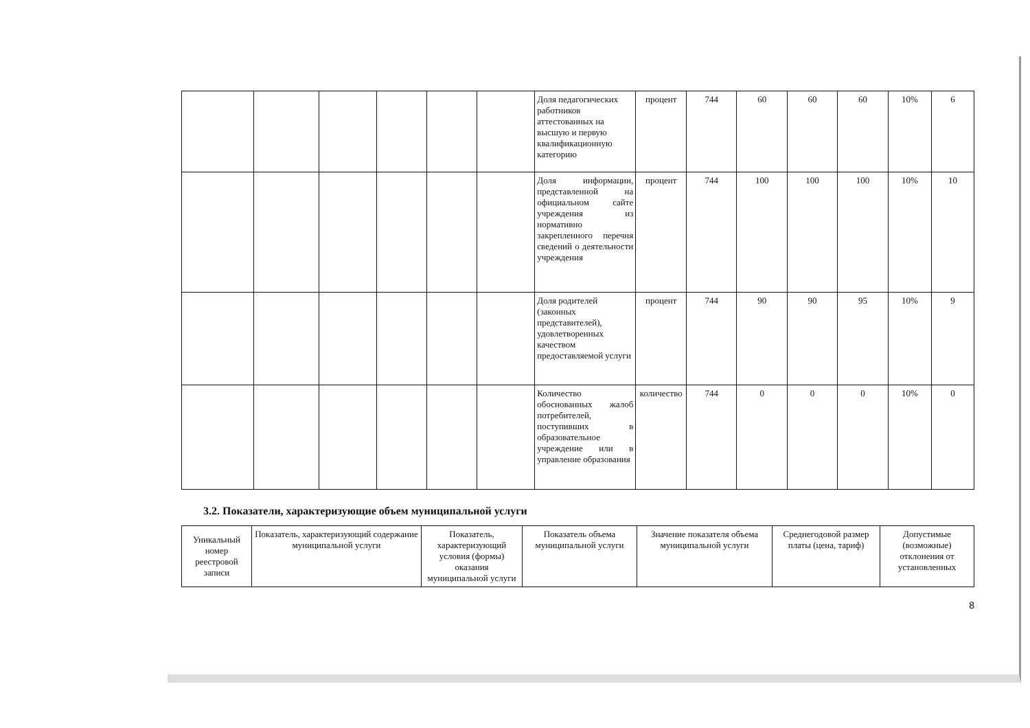| | | | | | | Доля педагогических работников аттестованных на высшую и первую квалификационную категорию | процент | 744 | 60 | 60 | 60 | 10% | 6 |
| | | | | | | Доля информации, представленной на официальном сайте учреждения из нормативно закрепленного перечня сведений о деятельности учреждения | процент | 744 | 100 | 100 | 100 | 10% | 10 |
| | | | | | | Доля родителей (законных представителей), удовлетворенных качеством предоставляемой услуги | процент | 744 | 90 | 90 | 95 | 10% | 9 |
| | | | | | | Количество обоснованных жалоб потребителей, поступивших в образовательное учреждение или в управление образования | количество | 744 | 0 | 0 | 0 | 10% | 0 |
3.2. Показатели, характеризующие объем муниципальной услуги
| Уникальный номер реестровой записи | Показатель, характеризующий содержание муниципальной услуги | Показатель, характеризующий условия (формы) оказания муниципальной услуги | Показатель объема муниципальной услуги | Значение показателя объема муниципальной услуги | Среднегодовой размер платы (цена, тариф) | Допустимые (возможные) отклонения от установленных |
8